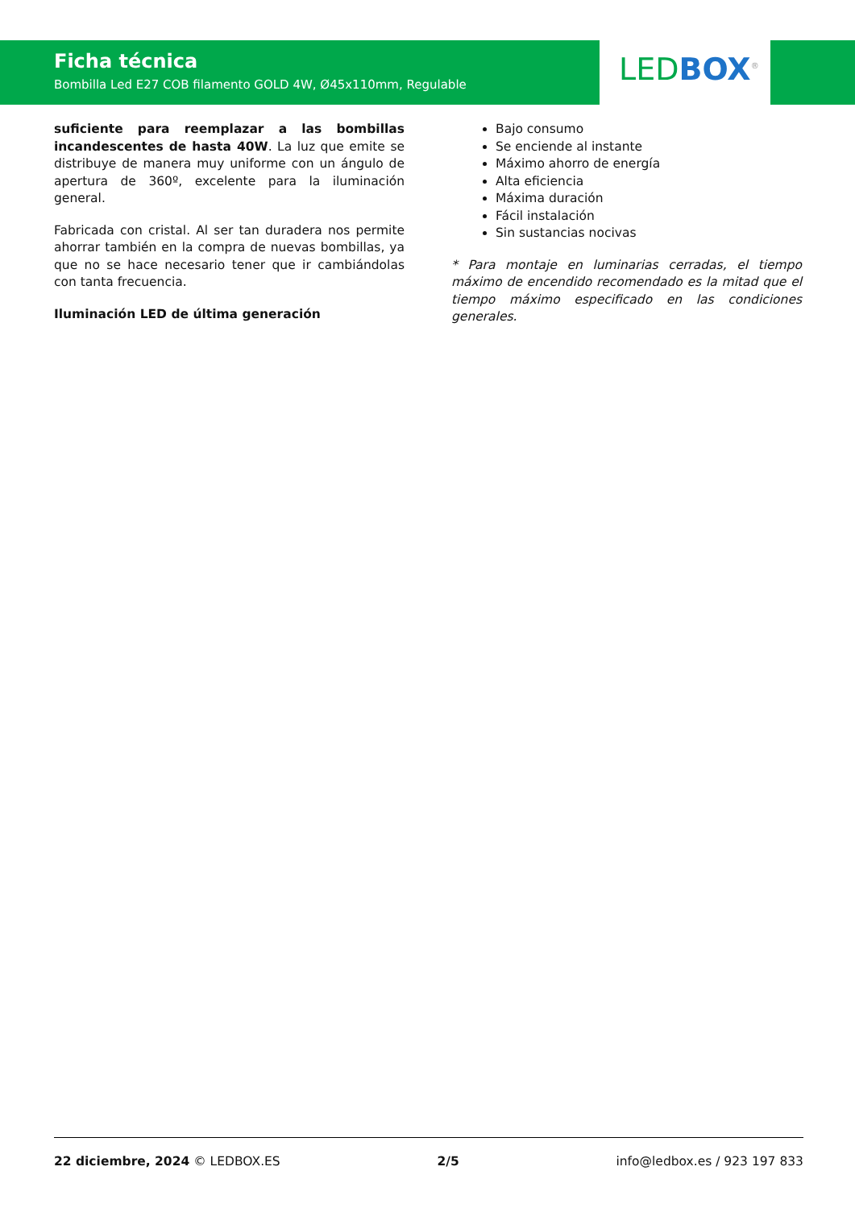Ficha técnica
Bombilla Led E27 COB filamento GOLD 4W, Ø45x110mm, Regulable
LED BOX<sup>®</sup>
suficiente para reemplazar a las bombillas incandescentes de hasta 40W. La luz que emite se distribuye de manera muy uniforme con un ángulo de apertura de 360º, excelente para la iluminación general.
Fabricada con cristal. Al ser tan duradera nos permite ahorrar también en la compra de nuevas bombillas, ya que no se hace necesario tener que ir cambiándolas con tanta frecuencia.
Iluminación LED de última generación
Bajo consumo
Se enciende al instante
Máximo ahorro de energía
Alta eficiencia
Máxima duración
Fácil instalación
Sin sustancias nocivas
* Para montaje en luminarias cerradas, el tiempo máximo de encendido recomendado es la mitad que el tiempo máximo especificado en las condiciones generales.
22 diciembre, 2024 © LEDBOX.ES 2/5 info@ledbox.es / 923 197 833